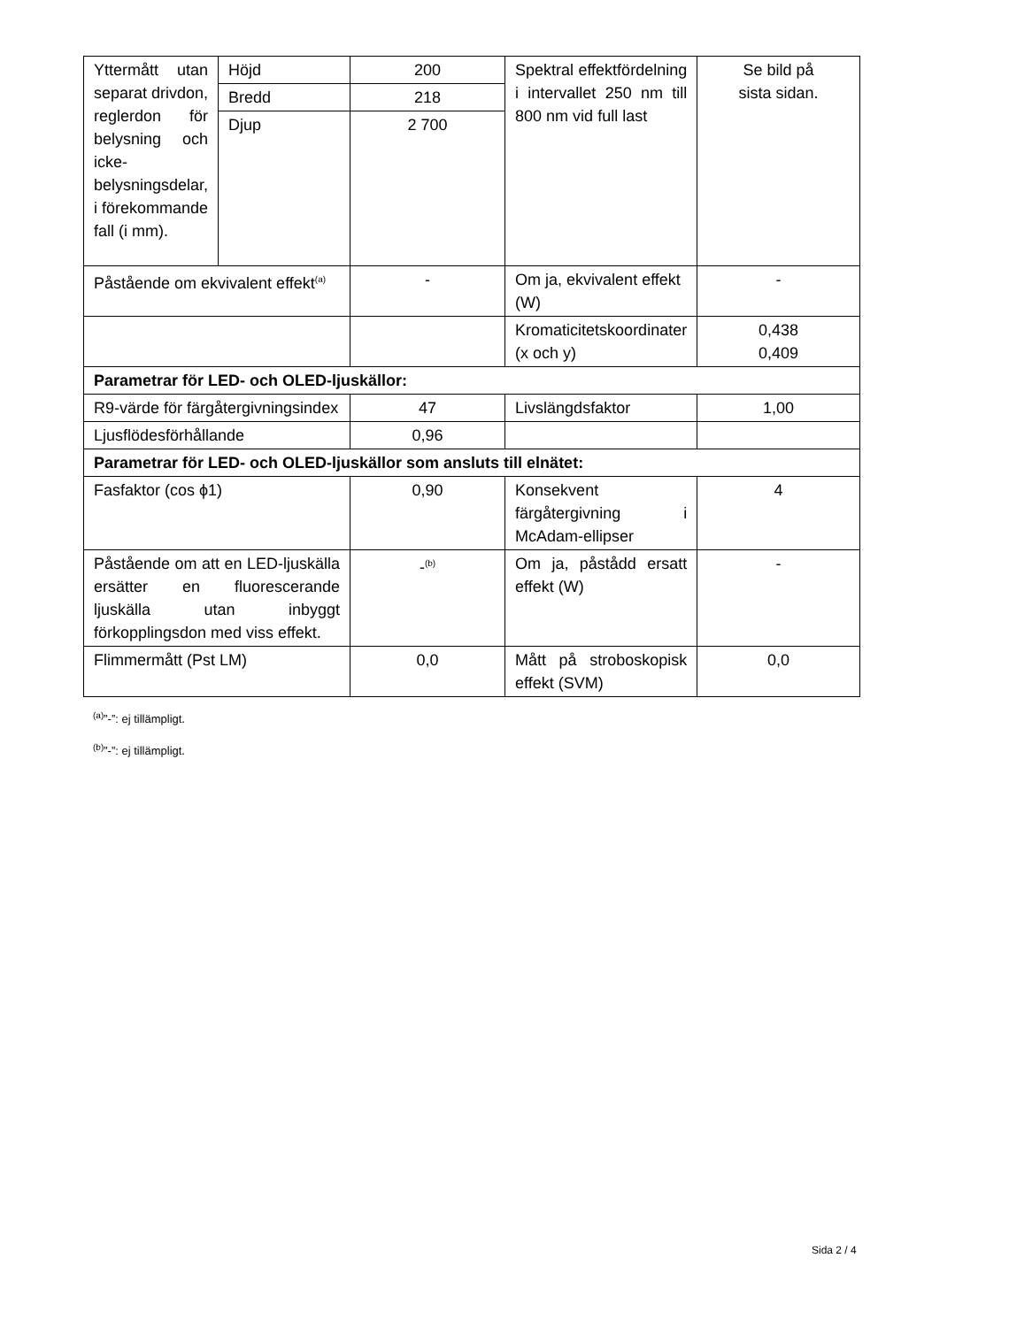| Yttermått utan separat drivdon, reglerdon för belysning och icke-belysningsdelar, i förekommande fall (i mm). | Höjd | 200 | Spektral effektfördelning i intervallet 250 nm till 800 nm vid full last | Se bild på sista sidan. |
| | Bredd | 218 | | |
| | Djup | 2 700 | | |
| Påstående om ekvivalent effekt<sup>(a)</sup> | | - | Om ja, ekvivalent effekt (W) | - |
| | | | Kromaticitetskoordinater (x och y) | 0,438 0,409 |
| Parametrar för LED- och OLED-ljuskällor: | | | | |
| R9-värde för färgåtergivningsindex | | 47 | Livslängdsfaktor | 1,00 |
| Ljusflödesförhållande | | 0,96 | | |
| Parametrar för LED- och OLED-ljuskällor som ansluts till elnätet: | | | | |
| Fasfaktor (cos ϕ1) | | 0,90 | Konsekvent färgåtergivning i McAdam-ellipser | 4 |
| Påstående om att en LED-ljuskälla ersätter en fluorescerande ljuskälla utan inbyggt förkopplingsdon med viss effekt. | | -<sup>(b)</sup> | Om ja, påstådd ersatt effekt (W) | - |
| Flimmermått (Pst LM) | | 0,0 | Mått på stroboskopisk effekt (SVM) | 0,0 |
<sup>(a)</sup>”-”: ej tillämpligt.
<sup>(b)</sup>”-”: ej tillämpligt.
Sida 2 / 4